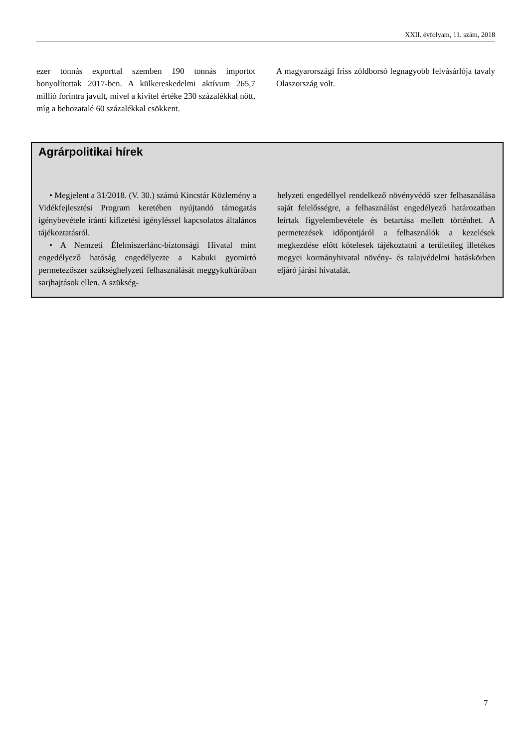XXII. évfolyam, 11. szám, 2018
ezer tonnás exporttal szemben 190 tonnás importot bonyolítottak 2017-ben. A külkereskedelmi aktívum 265,7 millió forintra javult, mivel a kivitel értéke 230 százalékkal nőtt, míg a behozatalé 60 százalékkal csökkent.
A magyarországi friss zöldborsó legnagyobb felvásárlója tavaly Olaszország volt.
Agrárpolitikai hírek
• Megjelent a 31/2018. (V. 30.) számú Kincstár Közlemény a Vidékfejlesztési Program keretében nyújtandó támogatás igénybevétele iránti kifizetési igényléssel kapcsolatos általános tájékoztatásról.
• A Nemzeti Élelmiszerlánc-biztonsági Hivatal mint engedélyező hatóság engedélyezte a Kabuki gyomirtó permetezőszer szükséghelyzeti felhasználását meggykultúrában sarjhajtások ellen. A szükség-
helyzeti engedéllyel rendelkező növényvédő szer felhasználása saját felelősségre, a felhasználást engedélyező határozatban leírtak figyelembevétele és betartása mellett történhet. A permetezések időpontjáról a felhasználók a kezelések megkezdése előtt kötelesek tájékoztatni a területileg illetékes megyei kormányhivatal növény- és talajvédelmi hatáskörben eljáró járási hivatalát.
7